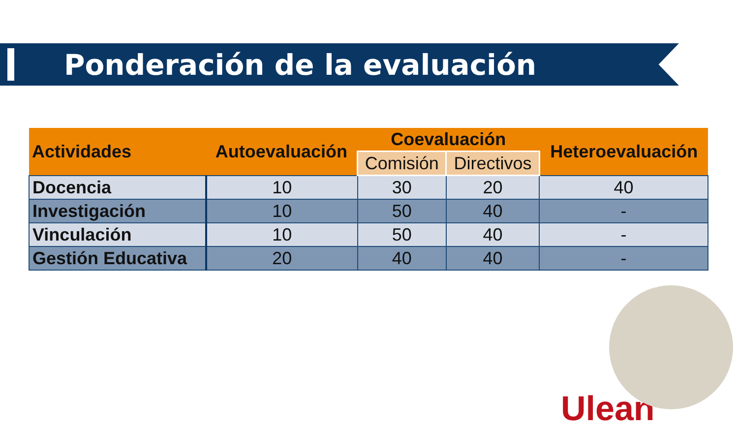Ponderación de la evaluación
| Actividades | Autoevaluación | Coevaluación | | Heteroevaluación |
| --- | --- | --- | --- | --- |
| | | Comisión | Directivos | |
| Docencia | 10 | 30 | 20 | 40 |
| Investigación | 10 | 50 | 40 | - |
| Vinculación | 10 | 50 | 40 | - |
| Gestión Educativa | 20 | 40 | 40 | - |
Ulean